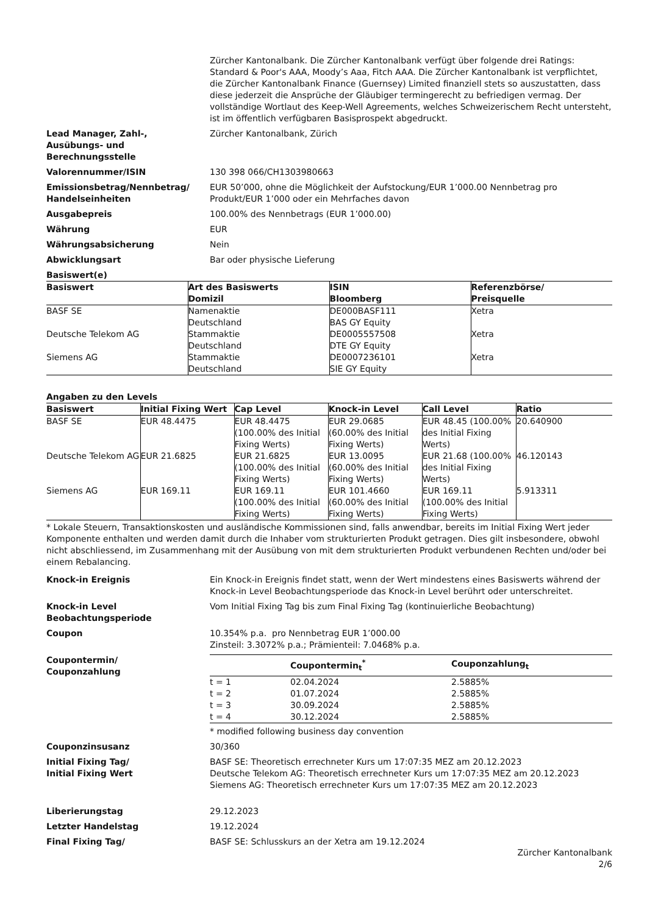Zürcher Kantonalbank. Die Zürcher Kantonalbank verfügt über folgende drei Ratings: Standard & Poor's AAA, Moody’s Aaa, Fitch AAA. Die Zürcher Kantonalbank ist verpflichtet, die Zürcher Kantonalbank Finance (Guernsey) Limited finanziell stets so auszustatten, dass diese jederzeit die Ansprüche der Gläubiger termingerecht zu befriedigen vermag. Der vollständige Wortlaut des Keep-Well Agreements, welches Schweizerischem Recht untersteht, ist im öffentlich verfügbaren Basisprospekt abgedruckt.
Lead Manager, Zahl-,
Ausübungs- und
Berechnungsstelle
Zürcher Kantonalbank, Zürich
Valorennummer/ISIN 130 398 066/CH1303980663
Emissionsbetrag/Nennbetrag/
Handelseinheiten
EUR 50’000, ohne die Möglichkeit der Aufstockung/EUR 1’000.00 Nennbetrag pro Produkt/EUR 1’000 oder ein Mehrfaches davon
Ausgabepreis 100.00% des Nennbetrags (EUR 1’000.00)
Währung EUR
Währungsabsicherung Nein
Abwicklungsart Bar oder physische Lieferung
Basiswert(e)
| Basiswert | Art des Basiswerts Domizil | ISIN Bloomberg | Referenzbörse/ Preisquelle |
| --- | --- | --- | --- |
| BASF SE | Namenaktie Deutschland | DE000BASF111 BAS GY Equity | Xetra |
| Deutsche Telekom AG | Stammaktie Deutschland | DE0005557508 DTE GY Equity | Xetra |
| Siemens AG | Stammaktie Deutschland | DE0007236101 SIE GY Equity | Xetra |
Angaben zu den Levels
| Basiswert | Initial Fixing Wert | Cap Level | Knock-in Level | Call Level | Ratio |
| --- | --- | --- | --- | --- | --- |
| BASF SE | EUR 48.4475 | EUR 48.4475 (100.00% des Initial Fixing Werts) | EUR 29.0685 (60.00% des Initial Fixing Werts) | EUR 48.45 (100.00% des Initial Fixing Werts) | 20.640900 |
| Deutsche Telekom AG | EUR 21.6825 | EUR 21.6825 (100.00% des Initial Fixing Werts) | EUR 13.0095 (60.00% des Initial Fixing Werts) | EUR 21.68 (100.00% des Initial Fixing Werts) | 46.120143 |
| Siemens AG | EUR 169.11 | EUR 169.11 (100.00% des Initial Fixing Werts) | EUR 101.4660 (60.00% des Initial Fixing Werts) | EUR 169.11 (100.00% des Initial Fixing Werts) | 5.913311 |
* Lokale Steuern, Transaktionskosten und ausländische Kommissionen sind, falls anwendbar, bereits im Initial Fixing Wert jeder Komponente enthalten und werden damit durch die Inhaber vom strukturierten Produkt getragen. Dies gilt insbesondere, obwohl nicht abschliessend, im Zusammenhang mit der Ausübung von mit dem strukturierten Produkt verbundenen Rechten und/oder bei einem Rebalancing.
Knock-in Ereignis Ein Knock-in Ereignis findet statt, wenn der Wert mindestens eines Basiswerts während der Knock-in Level Beobachtungsperiode das Knock-in Level berührt oder unterschreitet.
Knock-in Level
Beobachtungsperiode
Vom Initial Fixing Tag bis zum Final Fixing Tag (kontinuierliche Beobachtung)
Coupon 10.354% p.a. pro Nennbetrag EUR 1’000.00
Zinsteil: 3.3072% p.a.; Prämienteil: 7.0468% p.a.
Coupontermin/
Couponzahlung
| | Coupontermin<sub>t</sub><sup>*</sup> | Couponzahlung<sub>t</sub> |
| --- | --- | --- |
| t = 1 | 02.04.2024 | 2.5885% |
| t = 2 | 01.07.2024 | 2.5885% |
| t = 3 | 30.09.2024 | 2.5885% |
| t = 4 | 30.12.2024 | 2.5885% |
* modified following business day convention
Couponzinsusanz 30/360
Initial Fixing Tag/
Initial Fixing Wert
BASF SE: Theoretisch errechneter Kurs um 17:07:35 MEZ am 20.12.2023
Deutsche Telekom AG: Theoretisch errechneter Kurs um 17:07:35 MEZ am 20.12.2023
Siemens AG: Theoretisch errechneter Kurs um 17:07:35 MEZ am 20.12.2023
Liberierungstag 29.12.2023
Letzter Handelstag 19.12.2024
Final Fixing Tag/ BASF SE: Schlusskurs an der Xetra am 19.12.2024
Zürcher Kantonalbank
2/6